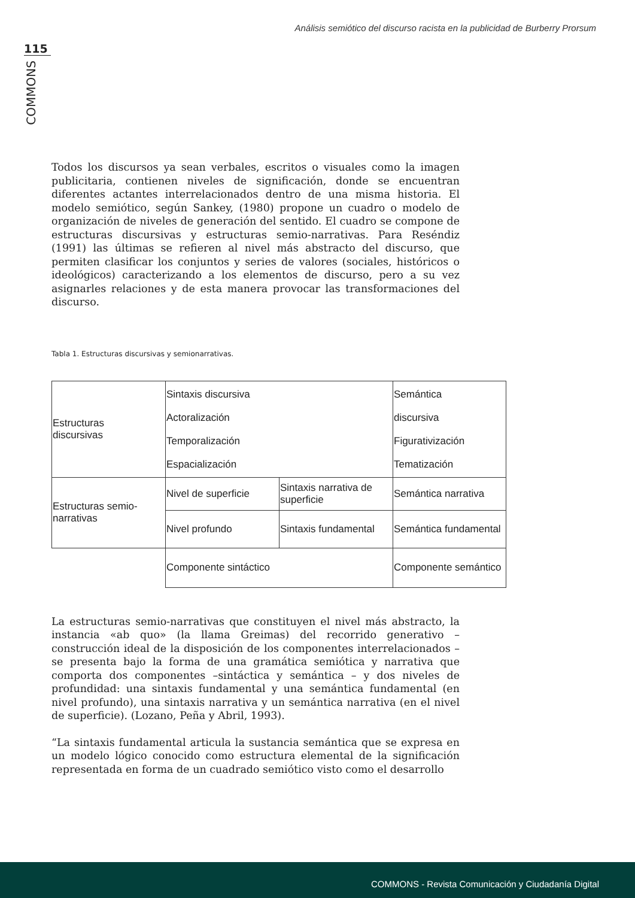Análisis semiótico del discurso racista en la publicidad de Burberry Prorsum
115
COMMONS
Todos los discursos ya sean verbales, escritos o visuales como la imagen publicitaria, contienen niveles de significación, donde se encuentran diferentes actantes interrelacionados dentro de una misma historia. El modelo semiótico, según Sankey, (1980) propone un cuadro o modelo de organización de niveles de generación del sentido. El cuadro se compone de estructuras discursivas y estructuras semio-narrativas. Para Reséndiz (1991) las últimas se refieren al nivel más abstracto del discurso, que permiten clasificar los conjuntos y series de valores (sociales, históricos o ideológicos) caracterizando a los elementos de discurso, pero a su vez asignarles relaciones y de esta manera provocar las transformaciones del discurso.
Tabla 1. Estructuras discursivas y semionarrativas.
| Estructuras discursivas | Sintaxis discursiva Actoralización Temporalización Espacialización | | Semántica discursiva Figurativización Tematización |
| Estructuras semio- narrativas | Nivel de superficie | Sintaxis narrativa de superficie | Semántica narrativa |
| | Nivel profundo | Sintaxis fundamental | Semántica fundamental |
| | Componente sintáctico | | Componente semántico |
La estructuras semio-narrativas que constituyen el nivel más abstracto, la instancia «ab quo» (la llama Greimas) del recorrido generativo –construcción ideal de la disposición de los componentes interrelacionados – se presenta bajo la forma de una gramática semiótica y narrativa que comporta dos componentes –sintáctica y semántica – y dos niveles de profundidad: una sintaxis fundamental y una semántica fundamental (en nivel profundo), una sintaxis narrativa y un semántica narrativa (en el nivel de superficie). (Lozano, Peña y Abril, 1993).
“La sintaxis fundamental articula la sustancia semántica que se expresa en un modelo lógico conocido como estructura elemental de la significación representada en forma de un cuadrado semiótico visto como el desarrollo
COMMONS - Revista Comunicación y Ciudadanía Digital